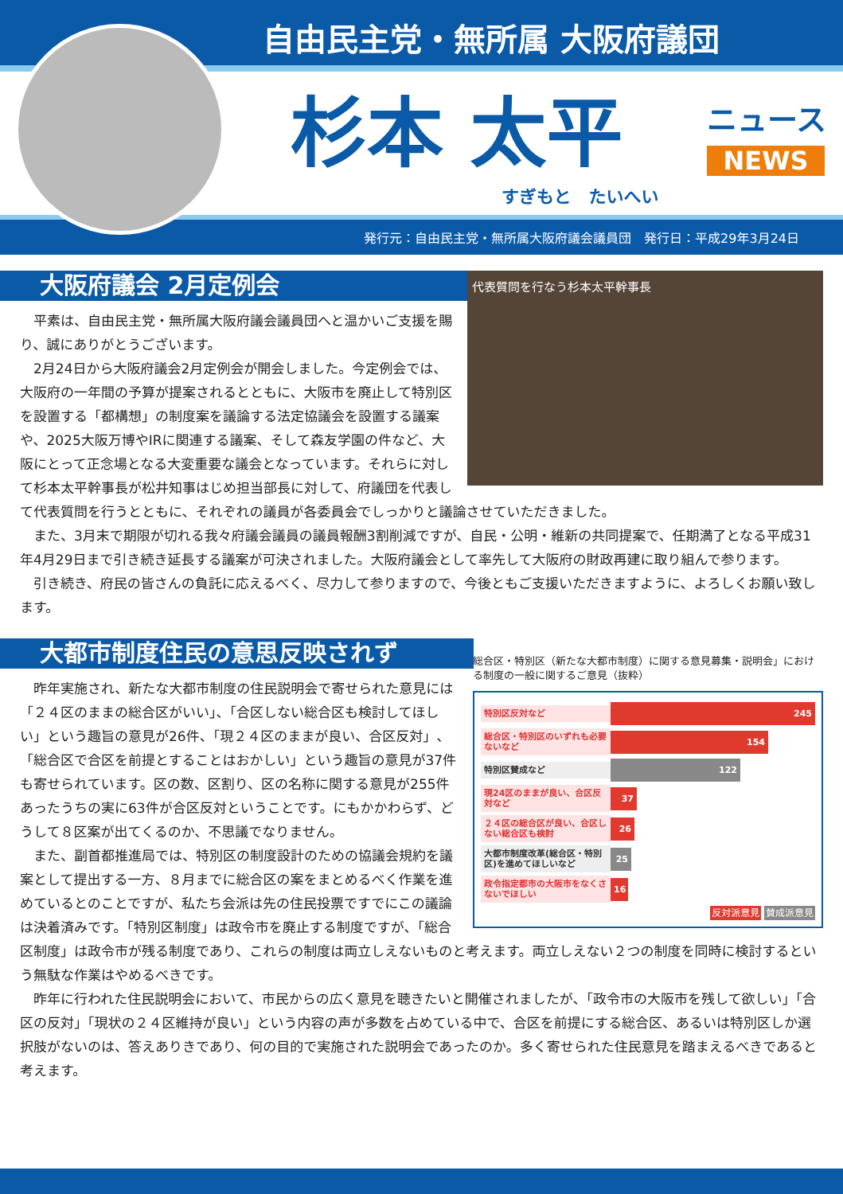自由民主党・無所属 大阪府議団
杉本 太平
ニュース
NEWS
すぎもと　たいへい
発行元：自由民主党・無所属大阪府議会議員団　発行日：平成29年3月24日
代表質問を行なう杉本太平幹事長
大阪府議会 2月定例会
平素は、自由民主党・無所属大阪府議会議員団へと温かいご支援を賜り、誠にありがとうございます。
2月24日から大阪府議会2月定例会が開会しました。今定例会では、大阪府の一年間の予算が提案されるとともに、大阪市を廃止して特別区を設置する「都構想」の制度案を議論する法定協議会を設置する議案や、2025大阪万博やIRに関連する議案、そして森友学園の件など、大阪にとって正念場となる大変重要な議会となっています。それらに対して杉本太平幹事長が松井知事はじめ担当部長に対して、府議団を代表して代表質問を行うとともに、それぞれの議員が各委員会でしっかりと議論させていただきました。
また、3月末で期限が切れる我々府議会議員の議員報酬3割削減ですが、自民・公明・維新の共同提案で、任期満了となる平成31年4月29日まで引き続き延長する議案が可決されました。大阪府議会として率先して大阪府の財政再建に取り組んで参ります。
引き続き、府民の皆さんの負託に応えるべく、尽力して参りますので、今後ともご支援いただきますように、よろしくお願い致します。
総合区・特別区（新たな大都市制度）に関する意見募集・説明会」における制度の一般に関するご意見（抜粋）
特別区反対など
245
総合区・特別区のいずれも必要ないなど
154
特別区賛成など
122
現24区のままが良い、合区反対など
37
２４区の総合区が良い、合区しない総合区も検討
26
大都市制度改革(総合区・特別区)を進めてほしいなど
25
政令指定都市の大阪市をなくさないでほしい
16
反対派意見 賛成派意見
大都市制度住民の意思反映されず
昨年実施され、新たな大都市制度の住民説明会で寄せられた意見には「２４区のままの総合区がいい」、「合区しない総合区も検討してほしい」という趣旨の意見が26件、「現２４区のままが良い、合区反対」、「総合区で合区を前提とすることはおかしい」という趣旨の意見が37件も寄せられています。区の数、区割り、区の名称に関する意見が255件あったうちの実に63件が合区反対ということです。にもかかわらず、どうして８区案が出てくるのか、不思議でなりません。
また、副首都推進局では、特別区の制度設計のための協議会規約を議案として提出する一方、８月までに総合区の案をまとめるべく作業を進めているとのことですが、私たち会派は先の住民投票ですでにこの議論は決着済みです。「特別区制度」は政令市を廃止する制度ですが、「総合区制度」は政令市が残る制度であり、これらの制度は両立しえないものと考えます。両立しえない２つの制度を同時に検討するという無駄な作業はやめるべきです。
昨年に行われた住民説明会において、市民からの広く意見を聴きたいと開催されましたが、「政令市の大阪市を残して欲しい」「合区の反対」「現状の２４区維持が良い」という内容の声が多数を占めている中で、合区を前提にする総合区、あるいは特別区しか選択肢がないのは、答えありきであり、何の目的で実施された説明会であったのか。多く寄せられた住民意見を踏まえるべきであると考えます。